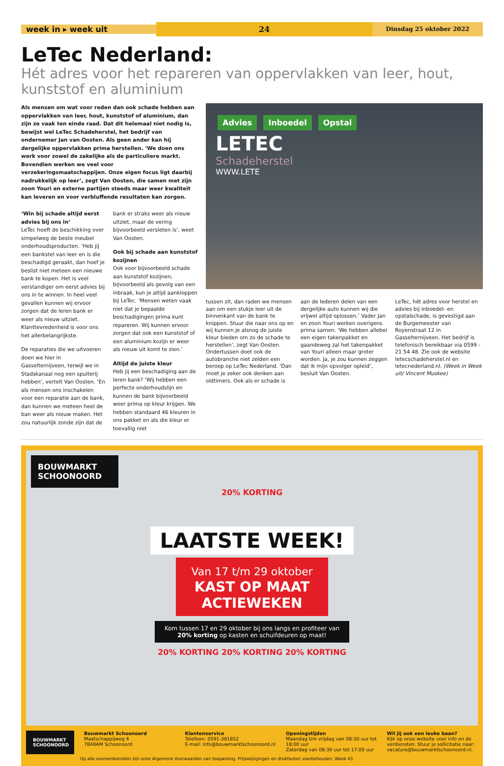week in ▸ week uit
24
Dinsdag 25 oktober 2022
LeTec Nederland:
Hét adres voor het repareren van oppervlakken van leer, hout, kunststof en aluminium
Als mensen om wat voor reden dan ook schade hebben aan oppervlakken van leer, hout, kunststof of aluminium, dan zijn ze vaak ten einde raad. Dat dit helemaal niet nodig is, bewijst wel LeTec Schadeherstel, het bedrijf van ondernemer Jan van Oosten. Als geen ander kan hij dergelijke oppervlakken prima herstellen. ‘We doen ons werk voor zowel de zakelijke als de particuliere markt. Bovendien werken we veel voor verzekeringsmaatschappijen. Onze eigen focus ligt daarbij nadrukkelijk op leer’, zegt Van Oosten, die samen met zijn zoon Youri en externe partijen steeds maar weer kwaliteit kan leveren en voor verbluffende resultaten kan zorgen.
‘Win bij schade altijd eerst advies bij ons in‘
LeTec heeft de beschikking over simpelweg de beste meubel onderhoudsproducten. ‘Heb jij een bankstel van leer en is die beschadigd geraakt, dan hoef je beslist niet meteen een nieuwe bank te kopen. Het is veel verstandiger om eerst advies bij ons in te winnen. In heel veel gevallen kunnen wij ervoor zorgen dat de leren bank er weer als nieuw uitziet. Klanttevredenheid is voor ons het allerbelangrijkste.
De reparaties die we uitvoeren doen we hier in Gasselternijveen, terwijl we in Stadskanaal nog een spuiterij hebben’, vertelt Van Oosten. ‘En als mensen ons inschakelen voor een reparatie aan de bank, dan kunnen we meteen heel de ban weer als nieuw maken. Het zou natuurlijk zonde zijn dat de bank er straks weer als nieuw uitziet, maar de vering bijvoorbeeld versleten is’, weet Van Oosten.
Ook bij schade aan kunststof kozijnen
Ook voor bijvoorbeeld schade aan kunststof kozijnen, bijvoorbeeld als gevolg van een inbraak, kun je altijd aankloppen bij LeTec. ‘Mensen weten vaak niet dat je bepaalde beschadigingen prima kunt repareren. Wij kunnen ervoor zorgen dat ook een kunststof of een aluminium kozijn er weer als nieuw uit komt te zien.’
Altijd de juiste kleur
Heb jij een beschadiging aan de leren bank? ‘Wij hebben een perfecte onderhoudslijn en kunnen de bank bijvoorbeeld weer prima op kleur krijgen. We hebben standaard 46 kleuren in ons pakket en als die kleur er toevallig niet
Advies Inboedel Opstal
LETEC
Schadeherstel
WWW.LETE
tussen zit, dan raden we mensen aan om een stukje leer uit de binnenkant van de bank te knippen. Stuur die naar ons op en wij kunnen je alsnog de juiste kleur bieden om zo de schade te herstellen’, zegt Van Oosten. Ondertussen doet ook de autobranche niet zelden een beroep op LeTec Nederland. ‘Dan moet je zeker ook denken aan oldtimers. Ook als er schade is aan de lederen delen van een dergelijke auto kunnen wij die vrijwel altijd oplossen.’ Vader Jan en zoon Youri werken overigens prima samen. ‘We hebben allebei een eigen takenpakket en gaandeweg zal het takenpakket van Youri alleen maar groter worden. Ja, je zou kunnen zeggen dat ik mijn opvolger opleid’, besluit Van Oosten.
LeTec, hét adres voor herstel en advies bij inboedel- en opstalschade, is gevestigd aan de Burgemeester van Royenstraat 12 in Gasselternijveen. Het bedrijf is telefonisch bereikbaar via 0599 - 21 54 48. Zie ook de website letecschadeherstel.nl en letecnederland.nl. (Week in Week uit/ Vincent Muskee)
BOUWMARKT
SCHOONOORD
20% KORTING
LAATSTE WEEK!
Van 17 t/m 29 oktober
KAST OP MAAT
ACTIEWEKEN
Kom tussen 17 en 29 oktober bij ons langs en profiteer van
20% korting op kasten en schuifdeuren op maat!
20% KORTING 20% KORTING 20% KORTING
BOUWMARKT SCHOONOORD
Bouwmarkt Schoonoord
Maatschappijweg 4
7848AM Schoonoord
Klantenservice
Telefoon: 0591-381852
E-mail: info@bouwmarktschoonoord.nl
Openingstijden
Maandag t/m vrijdag van 08:30 uur tot 18:00 uur
Zaterdag van 08:30 uur tot 17:00 uur
Wil jij ook een leuke baan?
Kijk op onze website voor info en de verdiensten. Stuur je sollicitatie naar: vacature@bouwmarktschoonoord.nl.
Op alle overeenkomsten zijn onze Algemene Voorwaarden van toepassing. Prijswijzigingen en drukfouten voorbehouden. Week 43